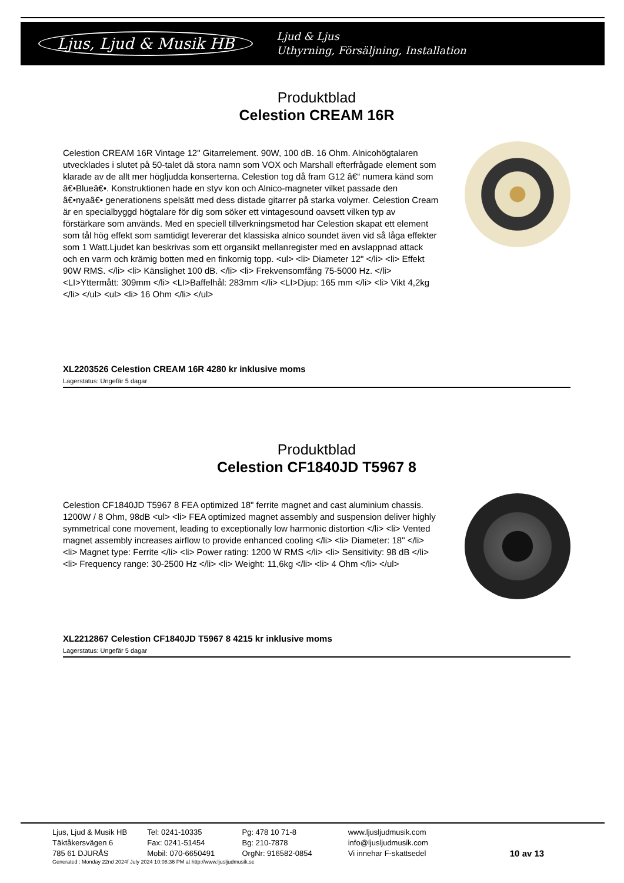Ljus, Ljud & Musik HB Ljud & Ljus
Uthyrning, Försäljning, Installation
Produktblad
Celestion CREAM 16R
Celestion CREAM 16R Vintage 12" Gitarrelement. 90W, 100 dB. 16 Ohm. Alnicohögtalaren utvecklades i slutet på 50-talet då stora namn som VOX och Marshall efterfrågade element som klarade av de allt mer högljudda konserterna. Celestion tog då fram G12 â€“ numera känd som â€•Blueâ€•. Konstruktionen hade en styv kon och Alnico-magneter vilket passade den â€•nyaâ€• generationens spelsätt med dess distade gitarrer på starka volymer. Celestion Cream är en specialbyggd högtalare för dig som söker ett vintagesound oavsett vilken typ av förstärkare som används. Med en speciell tillverkningsmetod har Celestion skapat ett element som tål hög effekt som samtidigt levererar det klassiska alnico soundet även vid så låga effekter som 1 Watt.Ljudet kan beskrivas som ett organsikt mellanregister med en avslappnad attack och en varm och krämig botten med en finkornig topp. <ul> <li> Diameter 12" </li> <li> Effekt 90W RMS. </li> <li> Känslighet 100 dB. </li> <li> Frekvensomfång 75-5000 Hz. </li> <LI>Yttermått: 309mm </li> <LI>Baffelhål: 283mm </li> <LI>Djup: 165 mm </li> <li> Vikt 4,2kg </li> </ul> <ul> <li> 16 Ohm </li> </ul>
XL2203526 Celestion CREAM 16R 4280 kr inklusive moms
Lagerstatus: Ungefär 5 dagar
Produktblad
Celestion CF1840JD T5967 8
Celestion CF1840JD T5967 8 FEA optimized 18" ferrite magnet and cast aluminium chassis. 1200W / 8 Ohm, 98dB <ul> <li> FEA optimized magnet assembly and suspension deliver highly symmetrical cone movement, leading to exceptionally low harmonic distortion </li> <li> Vented magnet assembly increases airflow to provide enhanced cooling </li> <li> Diameter: 18" </li> <li> Magnet type: Ferrite </li> <li> Power rating: 1200 W RMS </li> <li> Sensitivity: 98 dB </li> <li> Frequency range: 30-2500 Hz </li> <li> Weight: 11,6kg </li> <li> 4 Ohm </li> </ul>
XL2212867 Celestion CF1840JD T5967 8 4215 kr inklusive moms
Lagerstatus: Ungefär 5 dagar
Ljus, Ljud & Musik HB
Täktåkersvägen 6
785 61 DJURÅS
Tel: 0241-10335
Fax: 0241-51454
Mobil: 070-6650491
Pg: 478 10 71-8
Bg: 210-7878
OrgNr: 916582-0854
www.ljusljudmusik.com
info@ljusljudmusik.com
Vi innehar F-skattsedel
10 av 13
Generated : Monday 22nd 2024f July 2024 10:08:36 PM at http://www.ljusljudmusik.se